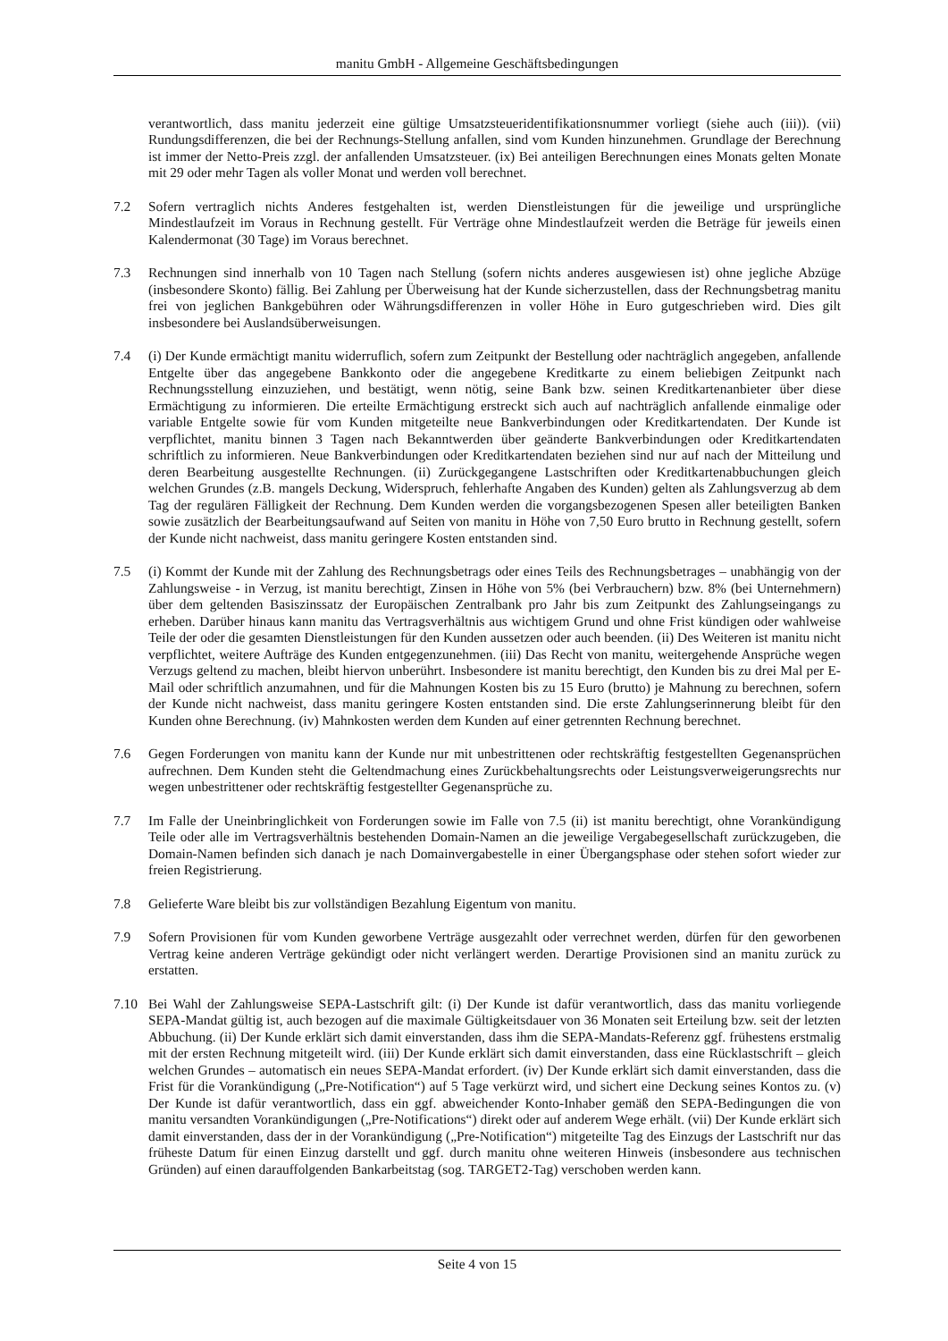manitu GmbH - Allgemeine Geschäftsbedingungen
verantwortlich, dass manitu jederzeit eine gültige Umsatzsteueridentifikationsnummer vorliegt (siehe auch (iii)). (vii) Rundungsdifferenzen, die bei der Rechnungs-Stellung anfallen, sind vom Kunden hinzunehmen. Grundlage der Berechnung ist immer der Netto-Preis zzgl. der anfallenden Umsatzsteuer. (ix) Bei anteiligen Berechnungen eines Monats gelten Monate mit 29 oder mehr Tagen als voller Monat und werden voll berechnet.
7.2 Sofern vertraglich nichts Anderes festgehalten ist, werden Dienstleistungen für die jeweilige und ursprüngliche Mindestlaufzeit im Voraus in Rechnung gestellt. Für Verträge ohne Mindestlaufzeit werden die Beträge für jeweils einen Kalendermonat (30 Tage) im Voraus berechnet.
7.3 Rechnungen sind innerhalb von 10 Tagen nach Stellung (sofern nichts anderes ausgewiesen ist) ohne jegliche Abzüge (insbesondere Skonto) fällig. Bei Zahlung per Überweisung hat der Kunde sicherzustellen, dass der Rechnungsbetrag manitu frei von jeglichen Bankgebühren oder Währungsdifferenzen in voller Höhe in Euro gutgeschrieben wird. Dies gilt insbesondere bei Auslandsüberweisungen.
7.4 (i) Der Kunde ermächtigt manitu widerruflich, sofern zum Zeitpunkt der Bestellung oder nachträglich angegeben, anfallende Entgelte über das angegebene Bankkonto oder die angegebene Kreditkarte zu einem beliebigen Zeitpunkt nach Rechnungsstellung einzuziehen, und bestätigt, wenn nötig, seine Bank bzw. seinen Kreditkartenanbieter über diese Ermächtigung zu informieren. Die erteilte Ermächtigung erstreckt sich auch auf nachträglich anfallende einmalige oder variable Entgelte sowie für vom Kunden mitgeteilte neue Bankverbindungen oder Kreditkartendaten. Der Kunde ist verpflichtet, manitu binnen 3 Tagen nach Bekanntwerden über geänderte Bankverbindungen oder Kreditkartendaten schriftlich zu informieren. Neue Bankverbindungen oder Kreditkartendaten beziehen sind nur auf nach der Mitteilung und deren Bearbeitung ausgestellte Rechnungen. (ii) Zurückgegangene Lastschriften oder Kreditkartenabbuchungen gleich welchen Grundes (z.B. mangels Deckung, Widerspruch, fehlerhafte Angaben des Kunden) gelten als Zahlungsverzug ab dem Tag der regulären Fälligkeit der Rechnung. Dem Kunden werden die vorgangsbezogenen Spesen aller beteiligten Banken sowie zusätzlich der Bearbeitungsaufwand auf Seiten von manitu in Höhe von 7,50 Euro brutto in Rechnung gestellt, sofern der Kunde nicht nachweist, dass manitu geringere Kosten entstanden sind.
7.5 (i) Kommt der Kunde mit der Zahlung des Rechnungsbetrags oder eines Teils des Rechnungsbetrages – unabhängig von der Zahlungsweise - in Verzug, ist manitu berechtigt, Zinsen in Höhe von 5% (bei Verbrauchern) bzw. 8% (bei Unternehmern) über dem geltenden Basiszinssatz der Europäischen Zentralbank pro Jahr bis zum Zeitpunkt des Zahlungseingangs zu erheben. Darüber hinaus kann manitu das Vertragsverhältnis aus wichtigem Grund und ohne Frist kündigen oder wahlweise Teile der oder die gesamten Dienstleistungen für den Kunden aussetzen oder auch beenden. (ii) Des Weiteren ist manitu nicht verpflichtet, weitere Aufträge des Kunden entgegenzunehmen. (iii) Das Recht von manitu, weitergehende Ansprüche wegen Verzugs geltend zu machen, bleibt hiervon unberührt. Insbesondere ist manitu berechtigt, den Kunden bis zu drei Mal per E-Mail oder schriftlich anzumahnen, und für die Mahnungen Kosten bis zu 15 Euro (brutto) je Mahnung zu berechnen, sofern der Kunde nicht nachweist, dass manitu geringere Kosten entstanden sind. Die erste Zahlungserinnerung bleibt für den Kunden ohne Berechnung. (iv) Mahnkosten werden dem Kunden auf einer getrennten Rechnung berechnet.
7.6 Gegen Forderungen von manitu kann der Kunde nur mit unbestrittenen oder rechtskräftig festgestellten Gegenansprüchen aufrechnen. Dem Kunden steht die Geltendmachung eines Zurückbehaltungsrechts oder Leistungsverweigerungsrechts nur wegen unbestrittener oder rechtskräftig festgestellter Gegenansprüche zu.
7.7 Im Falle der Uneinbringlichkeit von Forderungen sowie im Falle von 7.5 (ii) ist manitu berechtigt, ohne Vorankündigung Teile oder alle im Vertragsverhältnis bestehenden Domain-Namen an die jeweilige Vergabegesellschaft zurückzugeben, die Domain-Namen befinden sich danach je nach Domainvergabestelle in einer Übergangsphase oder stehen sofort wieder zur freien Registrierung.
7.8 Gelieferte Ware bleibt bis zur vollständigen Bezahlung Eigentum von manitu.
7.9 Sofern Provisionen für vom Kunden geworbene Verträge ausgezahlt oder verrechnet werden, dürfen für den geworbenen Vertrag keine anderen Verträge gekündigt oder nicht verlängert werden. Derartige Provisionen sind an manitu zurück zu erstatten.
7.10 Bei Wahl der Zahlungsweise SEPA-Lastschrift gilt: (i) Der Kunde ist dafür verantwortlich, dass das manitu vorliegende SEPA-Mandat gültig ist, auch bezogen auf die maximale Gültigkeitsdauer von 36 Monaten seit Erteilung bzw. seit der letzten Abbuchung. (ii) Der Kunde erklärt sich damit einverstanden, dass ihm die SEPA-Mandats-Referenz ggf. frühestens erstmalig mit der ersten Rechnung mitgeteilt wird. (iii) Der Kunde erklärt sich damit einverstanden, dass eine Rücklastschrift – gleich welchen Grundes – automatisch ein neues SEPA-Mandat erfordert. (iv) Der Kunde erklärt sich damit einverstanden, dass die Frist für die Vorankündigung („Pre-Notification“) auf 5 Tage verkürzt wird, und sichert eine Deckung seines Kontos zu. (v) Der Kunde ist dafür verantwortlich, dass ein ggf. abweichender Konto-Inhaber gemäß den SEPA-Bedingungen die von manitu versandten Vorankündigungen („Pre-Notifications“) direkt oder auf anderem Wege erhält. (vii) Der Kunde erklärt sich damit einverstanden, dass der in der Vorankündigung („Pre-Notification“) mitgeteilte Tag des Einzugs der Lastschrift nur das früheste Datum für einen Einzug darstellt und ggf. durch manitu ohne weiteren Hinweis (insbesondere aus technischen Gründen) auf einen darauffolgenden Bankarbeitstag (sog. TARGET2-Tag) verschoben werden kann.
Seite 4 von 15